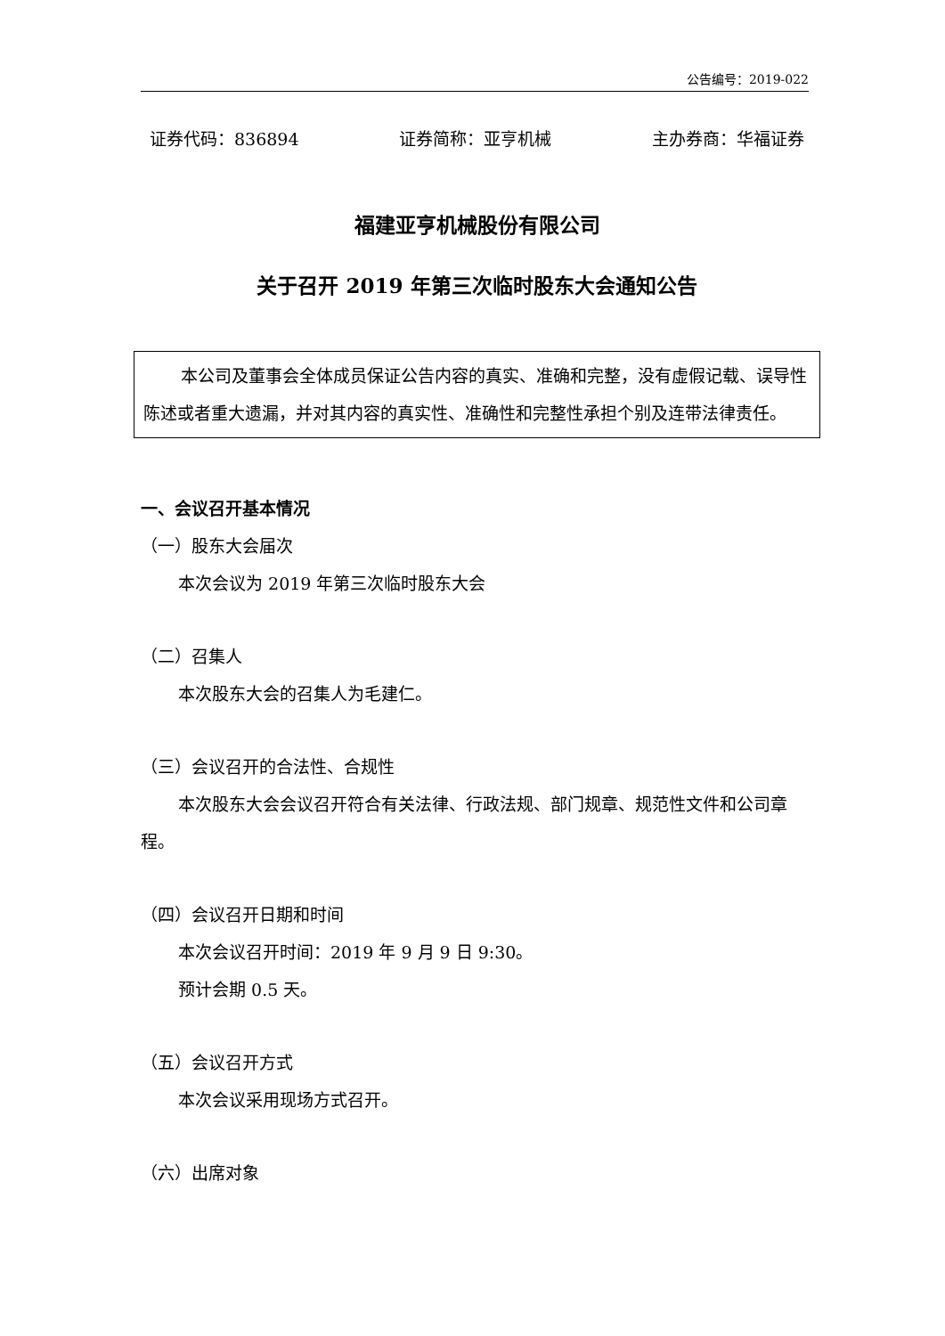公告编号：2019-022
证券代码：836894 证券简称：亚亨机械 主办券商：华福证券
福建亚亨机械股份有限公司
关于召开 2019 年第三次临时股东大会通知公告
本公司及董事会全体成员保证公告内容的真实、准确和完整，没有虚假记载、误导性陈述或者重大遗漏，并对其内容的真实性、准确性和完整性承担个别及连带法律责任。
一、会议召开基本情况
（一）股东大会届次
本次会议为 2019 年第三次临时股东大会
（二）召集人
本次股东大会的召集人为毛建仁。
（三）会议召开的合法性、合规性
本次股东大会会议召开符合有关法律、行政法规、部门规章、规范性文件和公司章程。
（四）会议召开日期和时间
本次会议召开时间：2019 年 9 月 9 日 9:30。
预计会期 0.5 天。
（五）会议召开方式
本次会议采用现场方式召开。
（六）出席对象